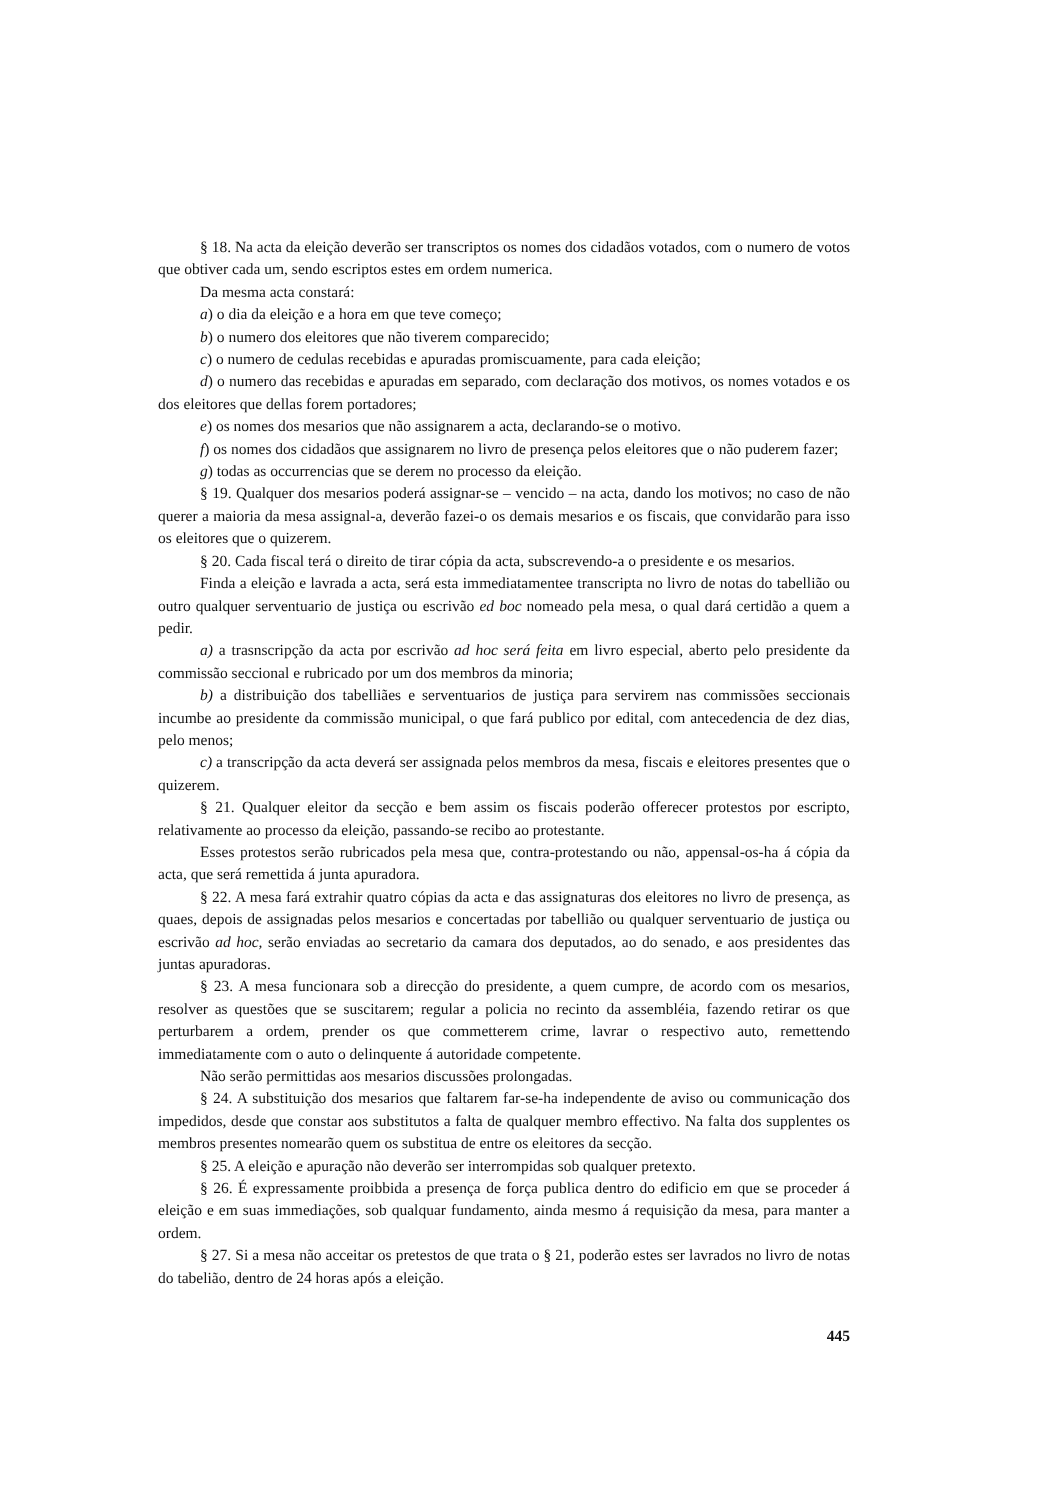§ 18. Na acta da eleição deverão ser transcriptos os nomes dos cidadãos votados, com o numero de votos que obtiver cada um, sendo escriptos estes em ordem numerica.
Da mesma acta constará:
a) o dia da eleição e a hora em que teve começo;
b) o numero dos eleitores que não tiverem comparecido;
c) o numero de cedulas recebidas e apuradas promiscuamente, para cada eleição;
d) o numero das recebidas e apuradas em separado, com declaração dos motivos, os nomes votados e os dos eleitores que dellas forem portadores;
e) os nomes dos mesarios que não assignarem a acta, declarando-se o motivo.
f) os nomes dos cidadãos que assignarem no livro de presença pelos eleitores que o não puderem fazer;
g) todas as occurrencias que se derem no processo da eleição.
§ 19. Qualquer dos mesarios poderá assignar-se – vencido – na acta, dando los motivos; no caso de não querer a maioria da mesa assignal-a, deverão fazei-o os demais mesarios e os fiscais, que convidarão para isso os eleitores que o quizerem.
§ 20. Cada fiscal terá o direito de tirar cópia da acta, subscrevendo-a o presidente e os mesarios.
Finda a eleição e lavrada a acta, será esta immediatamentee transcripta no livro de notas do tabellião ou outro qualquer serventuario de justiça ou escrivão ed boc nomeado pela mesa, o qual dará certidão a quem a pedir.
a) a trasnscripção da acta por escrivão ad hoc será feita em livro especial, aberto pelo presidente da commissão seccional e rubricado por um dos membros da minoria;
b) a distribuição dos tabelliães e serventuarios de justiça para servirem nas commissões seccionais incumbe ao presidente da commissão municipal, o que fará publico por edital, com antecedencia de dez dias, pelo menos;
c) a transcripção da acta deverá ser assignada pelos membros da mesa, fiscais e eleitores presentes que o quizerem.
§ 21. Qualquer eleitor da secção e bem assim os fiscais poderão offerecer protestos por escripto, relativamente ao processo da eleição, passando-se recibo ao protestante.
Esses protestos serão rubricados pela mesa que, contra-protestando ou não, appensal-os-ha á cópia da acta, que será remettida á junta apuradora.
§ 22. A mesa fará extrahir quatro cópias da acta e das assignaturas dos eleitores no livro de presença, as quaes, depois de assignadas pelos mesarios e concertadas por tabellião ou qualquer serventuario de justiça ou escrivão ad hoc, serão enviadas ao secretario da camara dos deputados, ao do senado, e aos presidentes das juntas apuradoras.
§ 23. A mesa funcionara sob a direcção do presidente, a quem cumpre, de acordo com os mesarios, resolver as questões que se suscitarem; regular a policia no recinto da assembléia, fazendo retirar os que perturbarem a ordem, prender os que commetterem crime, lavrar o respectivo auto, remettendo immediatamente com o auto o delinquente á autoridade competente.
Não serão permittidas aos mesarios discussões prolongadas.
§ 24. A substituição dos mesarios que faltarem far-se-ha independente de aviso ou communicação dos impedidos, desde que constar aos substitutos a falta de qualquer membro effectivo. Na falta dos supplentes os membros presentes nomearão quem os substitua de entre os eleitores da secção.
§ 25. A eleição e apuração não deverão ser interrompidas sob qualquer pretexto.
§ 26. É expressamente proibbida a presença de força publica dentro do edificio em que se proceder á eleição e em suas immediações, sob qualquar fundamento, ainda mesmo á requisição da mesa, para manter a ordem.
§ 27. Si a mesa não acceitar os pretestos de que trata o § 21, poderão estes ser lavrados no livro de notas do tabelião, dentro de 24 horas após a eleição.
445